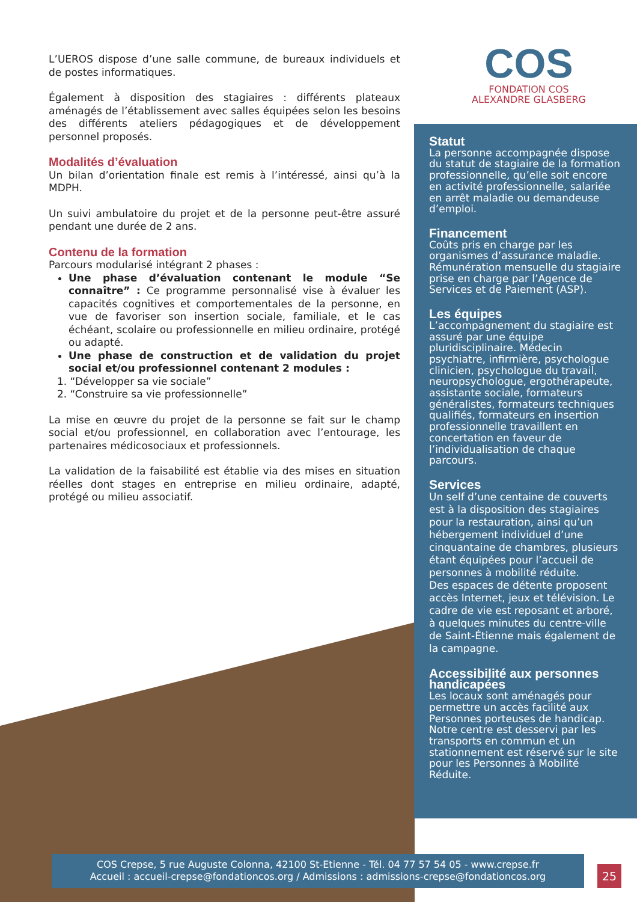COS
FONDATION COS
ALEXANDRE GLASBERG
L’UEROS dispose d’une salle commune, de bureaux individuels et de postes informatiques.
Également à disposition des stagiaires : différents plateaux aménagés de l’établissement avec salles équipées selon les besoins des différents ateliers pédagogiques et de développement personnel proposés.
Modalités d’évaluation
Un bilan d’orientation finale est remis à l’intéressé, ainsi qu’à la MDPH.
Un suivi ambulatoire du projet et de la personne peut-être assuré pendant une durée de 2 ans.
Contenu de la formation
Parcours modularisé intégrant 2 phases :
Une phase d’évaluation contenant le module “Se connaître” : Ce programme personnalisé vise à évaluer les capacités cognitives et comportementales de la personne, en vue de favoriser son insertion sociale, familiale, et le cas échéant, scolaire ou professionnelle en milieu ordinaire, protégé ou adapté.
Une phase de construction et de validation du projet social et/ou professionnel contenant 2 modules :
1. “Développer sa vie sociale”
2. “Construire sa vie professionnelle”
La mise en œuvre du projet de la personne se fait sur le champ social et/ou professionnel, en collaboration avec l’entourage, les partenaires médicosociaux et professionnels.
La validation de la faisabilité est établie via des mises en situation réelles dont stages en entreprise en milieu ordinaire, adapté, protégé ou milieu associatif.
Statut
La personne accompagnée dispose du statut de stagiaire de la formation professionnelle, qu’elle soit encore en activité professionnelle, salariée en arrêt maladie ou demandeuse d’emploi.
Financement
Coûts pris en charge par les organismes d’assurance maladie. Rémunération mensuelle du stagiaire prise en charge par l’Agence de Services et de Paiement (ASP).
Les équipes
L’accompagnement du stagiaire est assuré par une équipe pluridisciplinaire. Médecin psychiatre, infirmière, psychologue clinicien, psychologue du travail, neuropsychologue, ergothérapeute, assistante sociale, formateurs généralistes, formateurs techniques qualifiés, formateurs en insertion professionnelle travaillent en concertation en faveur de l’individualisation de chaque parcours.
Services
Un self d’une centaine de couverts est à la disposition des stagiaires pour la restauration, ainsi qu’un hébergement individuel d’une cinquantaine de chambres, plusieurs étant équipées pour l’accueil de personnes à mobilité réduite.
Des espaces de détente proposent accès Internet, jeux et télévision. Le cadre de vie est reposant et arboré, à quelques minutes du centre-ville de Saint-Étienne mais également de la campagne.
Accessibilité aux personnes handicapées
Les locaux sont aménagés pour permettre un accès facilité aux Personnes porteuses de handicap. Notre centre est desservi par les transports en commun et un stationnement est réservé sur le site pour les Personnes à Mobilité Réduite.
COS Crepse, 5 rue Auguste Colonna, 42100 St-Etienne - Tél. 04 77 57 54 05 - www.crepse.fr
Accueil : accueil-crepse@fondationcos.org / Admissions : admissions-crepse@fondationcos.org
25